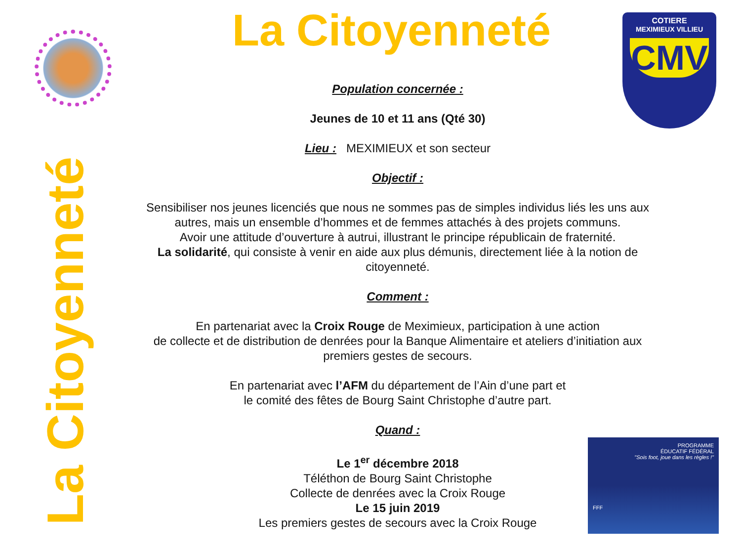La Citoyenneté
La Citoyenneté
COTIERE
MEXIMIEUX VILLIEU
CMV
Population concernée :
Jeunes de 10 et 11 ans (Qté 30)
Lieu : MEXIMIEUX et son secteur
Objectif :
Sensibiliser nos jeunes licenciés que nous ne sommes pas de simples individus liés les uns aux autres, mais un ensemble d’hommes et de femmes attachés à des projets communs.
Avoir une attitude d’ouverture à autrui, illustrant le principe républicain de fraternité.
La solidarité, qui consiste à venir en aide aux plus démunis, directement liée à la notion de citoyenneté.
Comment :
En partenariat avec la Croix Rouge de Meximieux, participation à une action
de collecte et de distribution de denrées pour la Banque Alimentaire et ateliers d’initiation aux premiers gestes de secours.
En partenariat avec l’AFM du département de l’Ain d’une part et
le comité des fêtes de Bourg Saint Christophe d’autre part.
Quand :
Le 1<sup>er</sup> décembre 2018
Téléthon de Bourg Saint Christophe
Collecte de denrées avec la Croix Rouge
Le 15 juin 2019
Les premiers gestes de secours avec la Croix Rouge
PROGRAMME
ÉDUCATIF FÉDÉRAL
"Sois foot, joue dans les règles !"
FFF